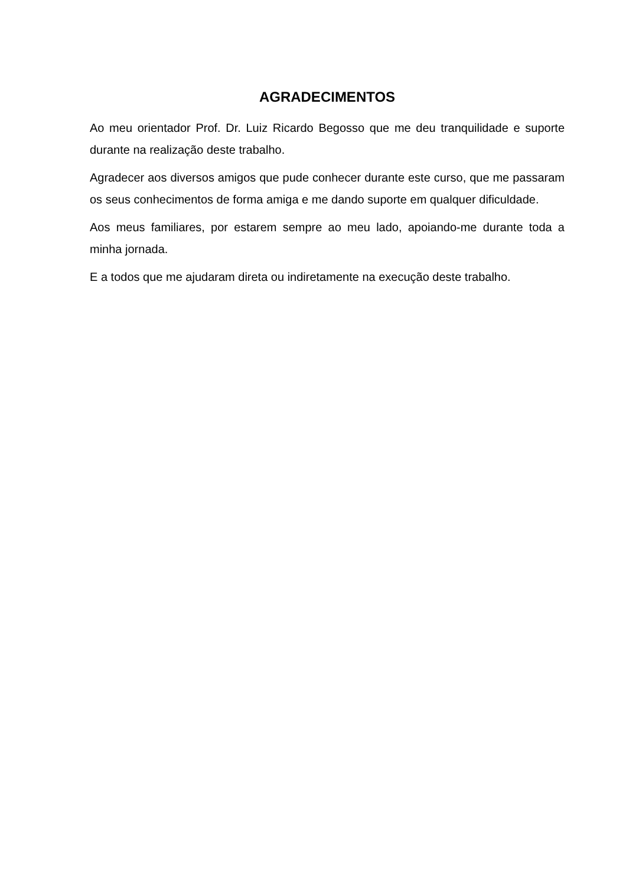AGRADECIMENTOS
Ao meu orientador Prof. Dr. Luiz Ricardo Begosso que me deu tranquilidade e suporte durante na realização deste trabalho.
Agradecer aos diversos amigos que pude conhecer durante este curso, que me passaram os seus conhecimentos de forma amiga e me dando suporte em qualquer dificuldade.
Aos meus familiares, por estarem sempre ao meu lado, apoiando-me durante toda a minha jornada.
E a todos que me ajudaram direta ou indiretamente na execução deste trabalho.